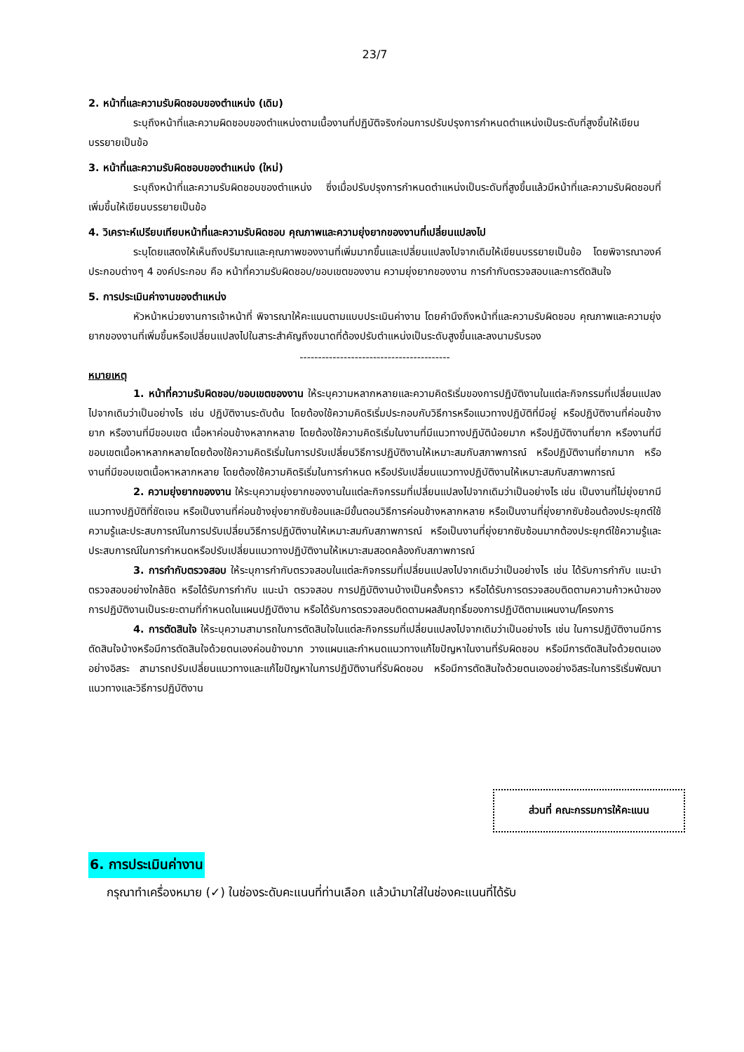23/7
2. หน้าที่และความรับผิดชอบของตำแหน่ง (เดิม)
ระบุถึงหน้าที่และความผิดชอบของตำแหน่งตามเนื้องานที่ปฏิบัติจริงก่อนการปรับปรุงการกำหนดตำแหน่งเป็นระดับที่สูงขึ้นให้เขียนบรรยายเป็นข้อ
3. หน้าที่และความรับผิดชอบของตำแหน่ง (ใหม่)
ระบุถึงหน้าที่และความรับผิดชอบของตำแหน่ง ซึ่งเมื่อปรับปรุงการกำหนดตำแหน่งเป็นระดับที่สูงขึ้นแล้วมีหน้าที่และความรับผิดชอบที่เพิ่มขึ้นให้เขียนบรรยายเป็นข้อ
4. วิเคราะห์เปรียบเทียบหน้าที่และความรับผิดชอบ คุณภาพและความยุ่งยากของงานที่เปลี่ยนแปลงไป
ระบุโดยแสดงให้เห็นถึงปริมาณและคุณภาพของงานที่เพิ่มมากขึ้นและเปลี่ยนแปลงไปจากเดิมให้เขียนบรรยายเป็นข้อ โดยพิจารณาองค์ประกอบต่างๆ 4 องค์ประกอบ คือ หน้าที่ความรับผิดชอบ/ขอบเขตของงาน ความยุ่งยากของงาน การกำกับตรวจสอบและการตัดสินใจ
5. การประเมินค่างานของตำแหน่ง
หัวหน้าหน่วยงานการเจ้าหน้าที่ พิจารณาให้คะแนนตามแบบประเมินค่างาน โดยคำนึงถึงหน้าที่และความรับผิดชอบ คุณภาพและความยุ่งยากของงานที่เพิ่มขึ้นหรือเปลี่ยนแปลงไปในสาระสำคัญถึงขนาดที่ต้องปรับตำแหน่งเป็นระดับสูงขึ้นและลงนามรับรอง
-----------------------------------------
หมายเหตุ
1. หน้าที่ความรับผิดชอบ/ขอบเขตของงาน ให้ระบุความหลากหลายและความคิดริเริ่มของการปฏิบัติงานในแต่ละกิจกรรมที่เปลี่ยนแปลงไปจากเดิมว่าเป็นอย่างไร เช่น ปฏิบัติงานระดับต้น โดยต้องใช้ความคิดริเริ่มประกอบกับวิธีการหรือแนวทางปฏิบัติที่มีอยู่ หรือปฏิบัติงานที่ค่อนข้างยาก หรืองานที่มีขอบเขต เนื้อหาค่อนข้างหลากหลาย โดยต้องใช้ความคิดริเริ่มในงานที่มีแนวทางปฏิบัติน้อยมาก หรือปฏิบัติงานที่ยาก หรืองานที่มีขอบเขตเนื้อหาหลากหลายโดยต้องใช้ความคิดริเริ่มในการปรับเปลี่ยนวิธีการปฏิบัติงานให้เหมาะสมกับสภาพการณ์ หรือปฏิบัติงานที่ยากมาก หรืองานที่มีขอบเขตเนื้อหาหลากหลาย โดยต้องใช้ความคิดริเริ่มในการกำหนด หรือปรับเปลี่ยนแนวทางปฏิบัติงานให้เหมาะสมกับสภาพการณ์
2. ความยุ่งยากของงาน ให้ระบุความยุ่งยากของงานในแต่ละกิจกรรมที่เปลี่ยนแปลงไปจากเดิมว่าเป็นอย่างไร เช่น เป็นงานที่ไม่ยุ่งยากมีแนวทางปฏิบัติที่ชัดเจน หรือเป็นงานที่ค่อนข้างยุ่งยากซับซ้อนและมีขั้นตอนวิธีการค่อนข้างหลากหลาย หรือเป็นงานที่ยุ่งยากซับซ้อนต้องประยุกต์ใช้ความรู้และประสบการณ์ในการปรับเปลี่ยนวิธีการปฏิบัติงานให้เหมาะสมกับสภาพการณ์ หรือเป็นงานที่ยุ่งยากซับซ้อนมากต้องประยุกต์ใช้ความรู้และประสบการณ์ในการกำหนดหรือปรับเปลี่ยนแนวทางปฏิบัติงานให้เหมาะสมสอดคล้องกับสภาพการณ์
3. การกำกับตรวจสอบ ให้ระบุการกำกับตรวจสอบในแต่ละกิจกรรมที่เปลี่ยนแปลงไปจากเดิมว่าเป็นอย่างไร เช่น ได้รับการกำกับ แนะนำ ตรวจสอบอย่างใกล้ชิด หรือได้รับการกำกับ แนะนำ ตรวจสอบ การปฏิบัติงานบ้างเป็นครั้งคราว หรือได้รับการตรวจสอบติดตามความก้าวหน้าของการปฏิบัติงานเป็นระยะตามที่กำหนดในแผนปฏิบัติงาน หรือได้รับการตรวจสอบติดตามผลสัมฤทธิ์ของการปฏิบัติตามแผนงาน/โครงการ
4. การตัดสินใจ ให้ระบุความสามารถในการตัดสินใจในแต่ละกิจกรรมที่เปลี่ยนแปลงไปจากเดิมว่าเป็นอย่างไร เช่น ในการปฏิบัติงานมีการตัดสินใจบ้างหรือมีการตัดสินใจด้วยตนเองค่อนข้างมาก วางแผนและกำหนดแนวทางแก้ไขปัญหาในงานที่รับผิดชอบ หรือมีการตัดสินใจด้วยตนเองอย่างอิสระ สามารถปรับเปลี่ยนแนวทางและแก้ไขปัญหาในการปฏิบัติงานที่รับผิดชอบ หรือมีการตัดสินใจด้วยตนเองอย่างอิสระในการริเริ่มพัฒนาแนวทางและวิธีการปฏิบัติงาน
ส่วนที่ คณะกรรมการให้คะแนน
6. การประเมินค่างาน
กรุณาทำเครื่องหมาย (✓) ในช่องระดับคะแนนที่ท่านเลือก แล้วนำมาใส่ในช่องคะแนนที่ได้รับ